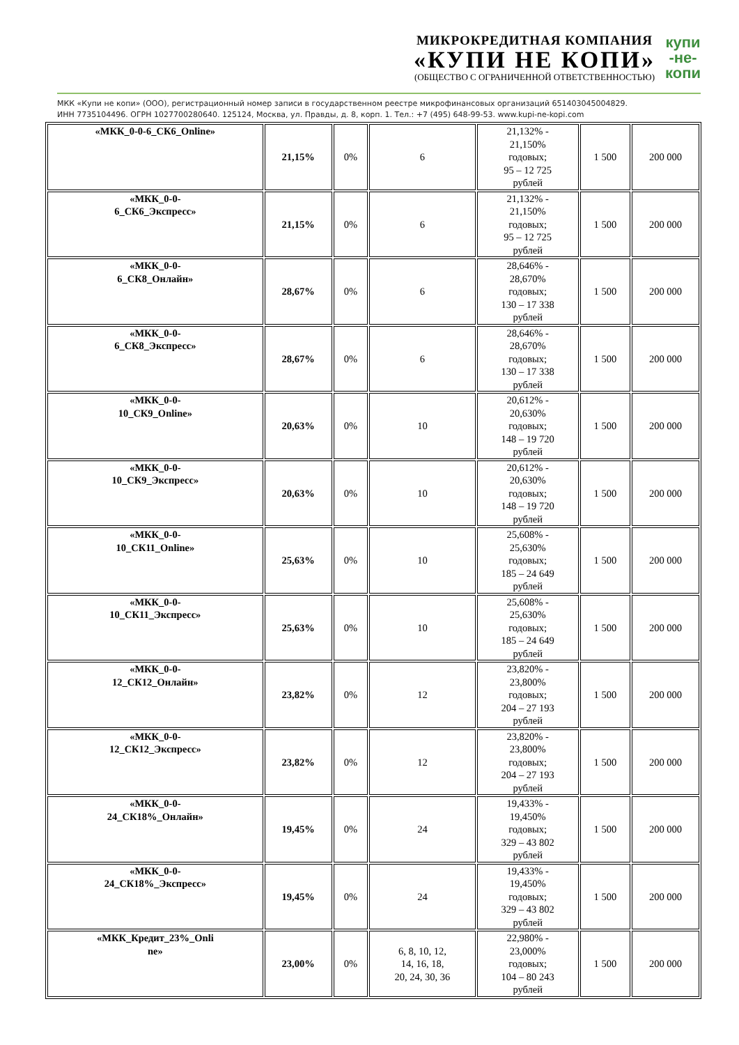МИКРОКРЕДИТНАЯ КОМПАНИЯ
«КУПИ НЕ КОПИ»
(ОБЩЕСТВО С ОГРАНИЧЕННОЙ ОТВЕТСТВЕННОСТЬЮ)
купи
-не-
копи
МКК «Купи не копи» (ООО), регистрационный номер записи в государственном реестре микрофинансовых организаций 651403045004829.
ИНН 7735104496. ОГРН 1027700280640. 125124, Москва, ул. Правды, д. 8, корп. 1. Тел.: +7 (495) 648-99-53. www.kupi-ne-kopi.com
| «МКК_0-0-6_СК6_Online» | 21,15% | 0% | 6 | 21,132% - 21,150% годовых; 95 – 12 725 рублей | 1 500 | 200 000 |
| «МКК_0-0- 6_СК6_Экспресс» | 21,15% | 0% | 6 | 21,132% - 21,150% годовых; 95 – 12 725 рублей | 1 500 | 200 000 |
| «МКК_0-0- 6_СК8_Онлайн» | 28,67% | 0% | 6 | 28,646% - 28,670% годовых; 130 – 17 338 рублей | 1 500 | 200 000 |
| «МКК_0-0- 6_СК8_Экспресс» | 28,67% | 0% | 6 | 28,646% - 28,670% годовых; 130 – 17 338 рублей | 1 500 | 200 000 |
| «МКК_0-0- 10_СК9_Online» | 20,63% | 0% | 10 | 20,612% - 20,630% годовых; 148 – 19 720 рублей | 1 500 | 200 000 |
| «МКК_0-0- 10_СК9_Экспресс» | 20,63% | 0% | 10 | 20,612% - 20,630% годовых; 148 – 19 720 рублей | 1 500 | 200 000 |
| «МКК_0-0- 10_СК11_Online» | 25,63% | 0% | 10 | 25,608% - 25,630% годовых; 185 – 24 649 рублей | 1 500 | 200 000 |
| «МКК_0-0- 10_СК11_Экспресс» | 25,63% | 0% | 10 | 25,608% - 25,630% годовых; 185 – 24 649 рублей | 1 500 | 200 000 |
| «МКК_0-0- 12_СК12_Онлайн» | 23,82% | 0% | 12 | 23,820% - 23,800% годовых; 204 – 27 193 рублей | 1 500 | 200 000 |
| «МКК_0-0- 12_СК12_Экспресс» | 23,82% | 0% | 12 | 23,820% - 23,800% годовых; 204 – 27 193 рублей | 1 500 | 200 000 |
| «МКК_0-0- 24_СК18%_Онлайн» | 19,45% | 0% | 24 | 19,433% - 19,450% годовых; 329 – 43 802 рублей | 1 500 | 200 000 |
| «МКК_0-0- 24_СК18%_Экспресс» | 19,45% | 0% | 24 | 19,433% - 19,450% годовых; 329 – 43 802 рублей | 1 500 | 200 000 |
| «МКК_Кредит_23%_Onli ne» | 23,00% | 0% | 6, 8, 10, 12, 14, 16, 18, 20, 24, 30, 36 | 22,980% - 23,000% годовых; 104 – 80 243 рублей | 1 500 | 200 000 |